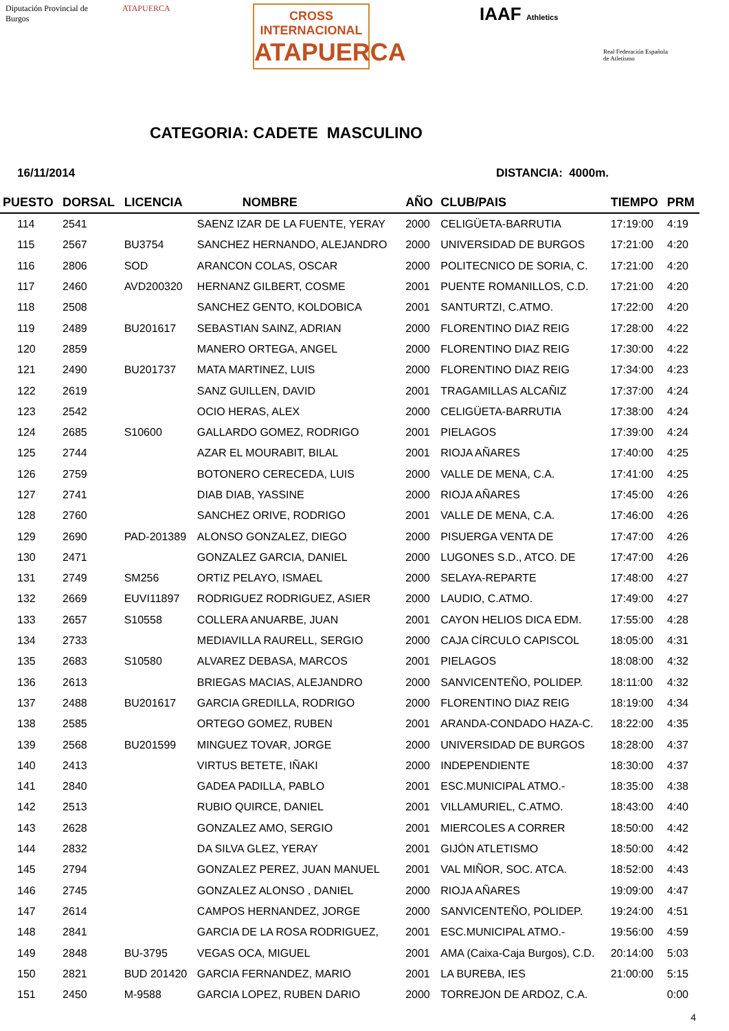Diputación Provincial de Burgos
ATAPUERCA
CROSS INTERNACIONAL
ATAPUERCA
IAAF Athletics
Real Federación Española de Atletismo
CATEGORIA: CADETE MASCULINO
16/11/2014 DISTANCIA: 4000m.
| PUESTO | DORSAL | LICENCIA | NOMBRE | AÑO | CLUB/PAIS | TIEMPO | PRM |
| --- | --- | --- | --- | --- | --- | --- | --- |
| 114 | 2541 | | SAENZ IZAR DE LA FUENTE, YERAY | 2000 | CELIGÜETA-BARRUTIA | 17:19:00 | 4:19 |
| 115 | 2567 | BU3754 | SANCHEZ HERNANDO, ALEJANDRO | 2000 | UNIVERSIDAD DE BURGOS | 17:21:00 | 4:20 |
| 116 | 2806 | SOD | ARANCON COLAS, OSCAR | 2000 | POLITECNICO DE SORIA, C. | 17:21:00 | 4:20 |
| 117 | 2460 | AVD200320 | HERNANZ GILBERT, COSME | 2001 | PUENTE ROMANILLOS, C.D. | 17:21:00 | 4:20 |
| 118 | 2508 | | SANCHEZ GENTO, KOLDOBICA | 2001 | SANTURTZI, C.ATMO. | 17:22:00 | 4:20 |
| 119 | 2489 | BU201617 | SEBASTIAN SAINZ, ADRIAN | 2000 | FLORENTINO DIAZ REIG | 17:28:00 | 4:22 |
| 120 | 2859 | | MANERO ORTEGA, ANGEL | 2000 | FLORENTINO DIAZ REIG | 17:30:00 | 4:22 |
| 121 | 2490 | BU201737 | MATA MARTINEZ, LUIS | 2000 | FLORENTINO DIAZ REIG | 17:34:00 | 4:23 |
| 122 | 2619 | | SANZ GUILLEN, DAVID | 2001 | TRAGAMILLAS ALCAÑIZ | 17:37:00 | 4:24 |
| 123 | 2542 | | OCIO HERAS, ALEX | 2000 | CELIGÜETA-BARRUTIA | 17:38:00 | 4:24 |
| 124 | 2685 | S10600 | GALLARDO GOMEZ, RODRIGO | 2001 | PIELAGOS | 17:39:00 | 4:24 |
| 125 | 2744 | | AZAR EL MOURABIT, BILAL | 2001 | RIOJA AÑARES | 17:40:00 | 4:25 |
| 126 | 2759 | | BOTONERO CERECEDA, LUIS | 2000 | VALLE DE MENA, C.A. | 17:41:00 | 4:25 |
| 127 | 2741 | | DIAB DIAB, YASSINE | 2000 | RIOJA AÑARES | 17:45:00 | 4:26 |
| 128 | 2760 | | SANCHEZ ORIVE, RODRIGO | 2001 | VALLE DE MENA, C.A. | 17:46:00 | 4:26 |
| 129 | 2690 | PAD-201389 | ALONSO GONZALEZ, DIEGO | 2000 | PISUERGA VENTA DE | 17:47:00 | 4:26 |
| 130 | 2471 | | GONZALEZ GARCIA, DANIEL | 2000 | LUGONES S.D., ATCO. DE | 17:47:00 | 4:26 |
| 131 | 2749 | SM256 | ORTIZ PELAYO, ISMAEL | 2000 | SELAYA-REPARTE | 17:48:00 | 4:27 |
| 132 | 2669 | EUVI11897 | RODRIGUEZ RODRIGUEZ, ASIER | 2000 | LAUDIO, C.ATMO. | 17:49:00 | 4:27 |
| 133 | 2657 | S10558 | COLLERA ANUARBE, JUAN | 2001 | CAYON HELIOS DICA EDM. | 17:55:00 | 4:28 |
| 134 | 2733 | | MEDIAVILLA RAURELL, SERGIO | 2000 | CAJA CÍRCULO CAPISCOL | 18:05:00 | 4:31 |
| 135 | 2683 | S10580 | ALVAREZ DEBASA, MARCOS | 2001 | PIELAGOS | 18:08:00 | 4:32 |
| 136 | 2613 | | BRIEGAS MACIAS, ALEJANDRO | 2000 | SANVICENTEÑO, POLIDEP. | 18:11:00 | 4:32 |
| 137 | 2488 | BU201617 | GARCIA GREDILLA, RODRIGO | 2000 | FLORENTINO DIAZ REIG | 18:19:00 | 4:34 |
| 138 | 2585 | | ORTEGO GOMEZ, RUBEN | 2001 | ARANDA-CONDADO HAZA-C. | 18:22:00 | 4:35 |
| 139 | 2568 | BU201599 | MINGUEZ TOVAR, JORGE | 2000 | UNIVERSIDAD DE BURGOS | 18:28:00 | 4:37 |
| 140 | 2413 | | VIRTUS BETETE, IÑAKI | 2000 | INDEPENDIENTE | 18:30:00 | 4:37 |
| 141 | 2840 | | GADEA PADILLA, PABLO | 2001 | ESC.MUNICIPAL ATMO.- | 18:35:00 | 4:38 |
| 142 | 2513 | | RUBIO QUIRCE, DANIEL | 2001 | VILLAMURIEL, C.ATMO. | 18:43:00 | 4:40 |
| 143 | 2628 | | GONZALEZ AMO, SERGIO | 2001 | MIERCOLES A CORRER | 18:50:00 | 4:42 |
| 144 | 2832 | | DA SILVA GLEZ, YERAY | 2001 | GIJÓN ATLETISMO | 18:50:00 | 4:42 |
| 145 | 2794 | | GONZALEZ PEREZ, JUAN MANUEL | 2001 | VAL MIÑOR, SOC. ATCA. | 18:52:00 | 4:43 |
| 146 | 2745 | | GONZALEZ ALONSO , DANIEL | 2000 | RIOJA AÑARES | 19:09:00 | 4:47 |
| 147 | 2614 | | CAMPOS HERNANDEZ, JORGE | 2000 | SANVICENTEÑO, POLIDEP. | 19:24:00 | 4:51 |
| 148 | 2841 | | GARCIA DE LA ROSA RODRIGUEZ, | 2001 | ESC.MUNICIPAL ATMO.- | 19:56:00 | 4:59 |
| 149 | 2848 | BU-3795 | VEGAS OCA, MIGUEL | 2001 | AMA (Caixa-Caja Burgos), C.D. | 20:14:00 | 5:03 |
| 150 | 2821 | BUD 201420 | GARCIA FERNANDEZ, MARIO | 2001 | LA BUREBA, IES | 21:00:00 | 5:15 |
| 151 | 2450 | M-9588 | GARCIA LOPEZ, RUBEN DARIO | 2000 | TORREJON DE ARDOZ, C.A. | | 0:00 |
4